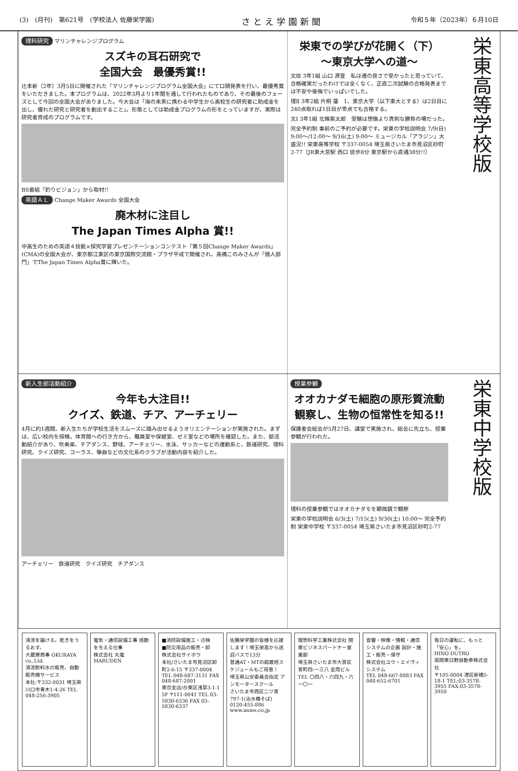(3)　(月刊)　第621号　(学校法人 佐藤栄学園) さとえ学園新聞 令和５年（2023年）６月10日
理科研究 マリンチャレンジプログラム
スズキの耳石研究で
全国大会　最優秀賞!!
辻本新（2年）3月5日に開催された「マリンチャレンジプログラム全国大会」にて口頭発表を行い、最優秀賞をいただきました。本プログラムは、2022年3月より1年間を通して行われたものであり、その最後のフェーズとして今回の全国大会がありました。今大会は「海の未来に携わる中学生から高校生の研究者に助成金を出し、優れた研究と研究者を創出すること」。形態としては助成金プログラムの形をとっていますが、実際は研究者育成のプログラムです。
BS番組「釣りビジョン」から取材!!
英語ＡＬ Change Maker Awards 全国大会
廃木材に注目し
The Japan Times Alpha 賞!!
中高生のための英語４技能×探究学習プレゼンテーションコンテスト「第５回Change Maker Awards」(CMA)の全国大会が、東京都江東区の東京国際交流館・プラザ平成で開催され、高橋このみさんが「個人部門」でThe Japan Times Alpha賞に輝いた。
栄東での学びが花開く（下）
〜東京大学への道〜
文Ⅲ 3年1組 山口 源登　私は運の良さで受かったと思っていて、合格確実だったわけでは全くなく、正直二次試験の合格発表までは不安や後悔でいっぱいでした。
理Ⅱ 3年2組 片桐 蓮　1、東京大学（以下東大とする）は2日目に240点取れば1日目が零点でも合格する。
文Ⅰ 3年1組 北條紫太郎　受験は想像より真剣な勝負の場だった。
完全予約制 事前のご予約が必要です。栄東の学校説明会 7/9(日) 9:00〜/12:00〜 9/16(土) 9:00〜 ミュージカル「アラジン」大盛況!! 栄東高等学校 〒337-0054 埼玉県さいたま市見沼区砂町2-77（JR東大宮駅 西口 徒歩8分 東京駅から直通38分!!）
栄東高等学校版
新入生部活動紹介
今年も大注目!!
クイズ、鉄道、チア、アーチェリー
4月に約1週間、新入生たちが学校生活をスムーズに踏み出せるようオリエンテーションが実施された。まずは、広い校内を探検。体育館への行き方から、職員室や保健室、ゼミ室などの場所を確認した。また、部活動紹介があり、吹奏楽、チアダンス、野球、アーチェリー、水泳、サッカーなどの運動系と、鉄道研究、理科研究、クイズ研究、コーラス、箏曲などの文化系のクラブが活動内容を紹介した。
アーチェリー　鉄道研究　クイズ研究　チアダンス
授業参観
オオカナダモ細胞の原形質流動観察し、生物の恒常性を知る!!
保護者会総会が5月27日、講堂で実施され、総会に先立ち、授業参観が行われた。
理科の授業参観ではオオカナダモを顕微鏡で観察
栄東の学校説明会 6/3(土) 7/15(土) 9/30(土) 10:00〜 完全予約制 栄東中学校 〒337-0054 埼玉県さいたま市見沼区砂町2-77
栄東中学校版
清涼を届ける。乾きをうるおす。
大蔵屋商事 OKURAYA co.,Ltd.
清涼飲料水の販売、自動販売機サービス
本社:〒332-0031 埼玉県川口市青木1-4-26 TEL 048-256-3905
電気・通信設備工事 感動を与える仕事
株式会社 丸電
MARUDEN
■消防設備施工・点検
■防災用品の販売・卸
株式会社サイボウ
本社/さいたま市見沼区卸町2-6-15 〒337-0004 TEL 048-687-3131 FAX 048-687-2001
東京支店/台東区浅草3-1-1 5F 〒111-0041 TEL 03-5830-6336 FAX 03-5830-6337
佐藤栄学園の皆様を応援します！埼玉栄高から送迎バスで13分
普通AT・MTの超最短スケジュールもご用意！
埼玉県公安委員会指定 アンモータースクール
さいたま市西区二ツ宮797-1(治水橋そば)
0120-455-886 www.anms.co.jp
理想科学工業株式会社 関東ビジネスパートナー営業部
埼玉県さいたま市大宮区宮町四-一三八 金周ビル TEL 〇四八・六四九・六一〇一
音響・映像・情報・通信システムの企画 設計・施工・販売・保守
株式会社ユウ・エイヴィシステム
TEL 048-667-8883 FAX 048-652-6701
毎日の運転に、もっと「安心」を。
HINO DUTRO
南関東日野自動車株式会社
〒105-0004 港区新橋5-18-1 TEL:03-3578-3955 FAX:03-3578-3950